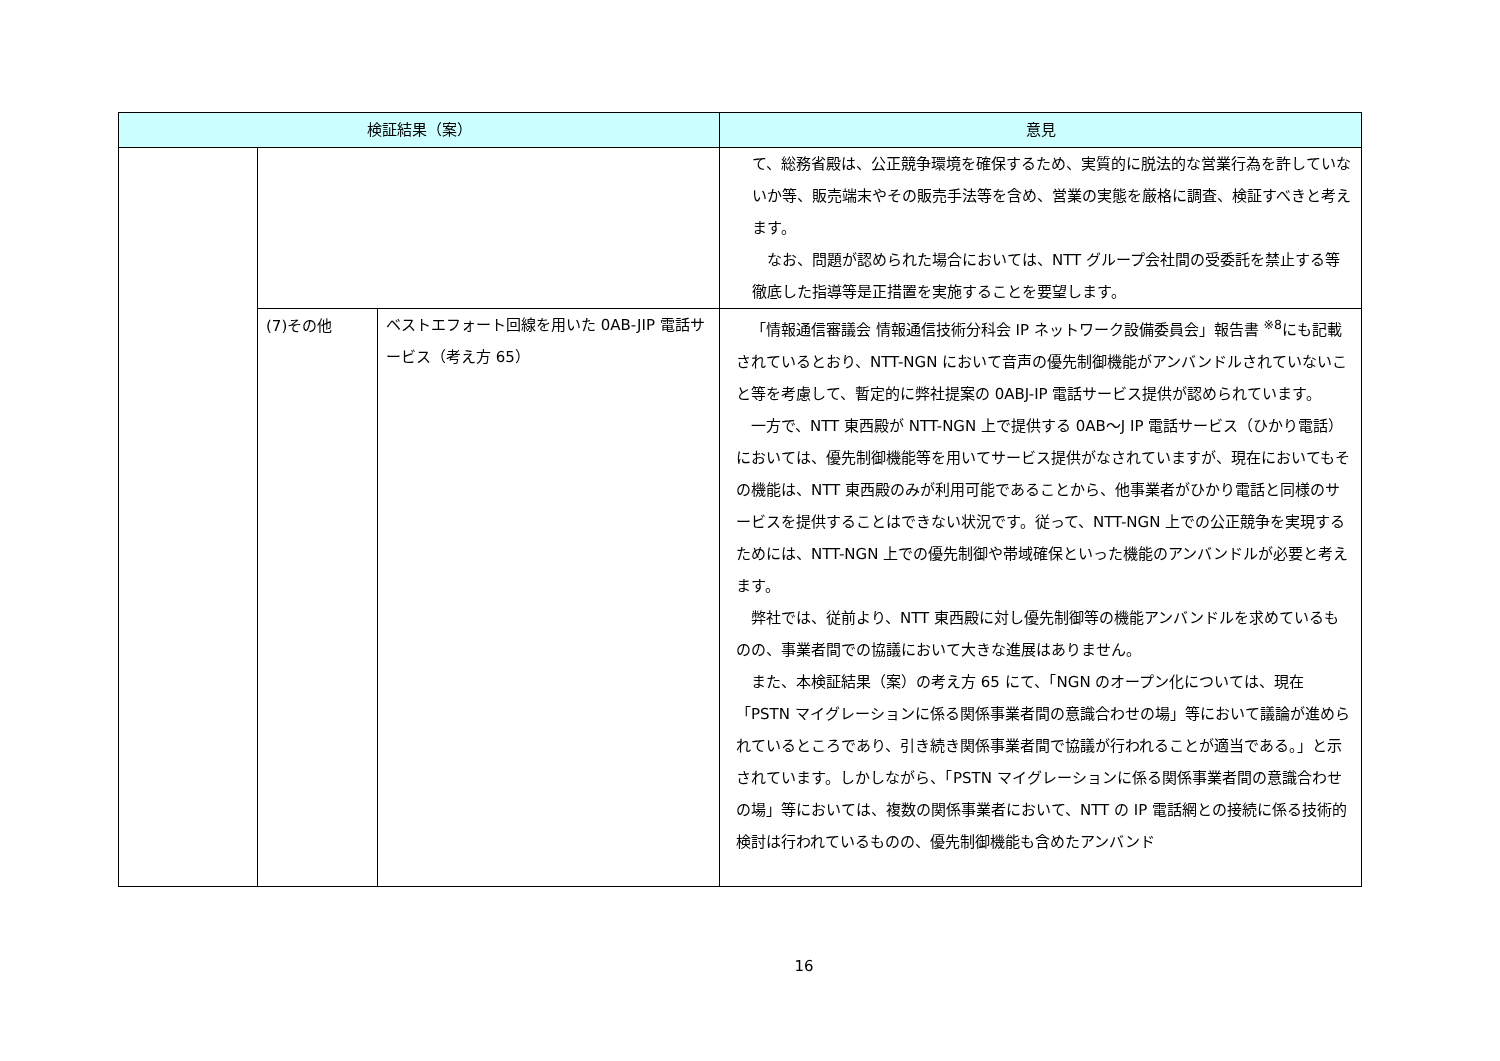| 検証結果（案） | | | 意見 |
| --- | --- | --- | --- |
| | | | て、総務省殿は、公正競争環境を確保するため、実質的に脱法的な営業行為を許していないか等、販売端末やその販売手法等を含め、営業の実態を厳格に調査、検証すべきと考えます。 なお、問題が認められた場合においては、NTT グループ会社間の受委託を禁止する等徹底した指導等是正措置を実施することを要望します。 |
| | (7)その他 | ベストエフォート回線を用いた 0AB-JIP 電話サービス（考え方 65） | 「情報通信審議会 情報通信技術分科会 IP ネットワーク設備委員会」報告書 <sup>※8</sup>にも記載されているとおり、NTT-NGN において音声の優先制御機能がアンバンドルされていないこと等を考慮して、暫定的に弊社提案の 0ABJ-IP 電話サービス提供が認められています。 一方で、NTT 東西殿が NTT-NGN 上で提供する 0AB～J IP 電話サービス（ひかり電話）においては、優先制御機能等を用いてサービス提供がなされていますが、現在においてもその機能は、NTT 東西殿のみが利用可能であることから、他事業者がひかり電話と同様のサービスを提供することはできない状況です。従って、NTT-NGN 上での公正競争を実現するためには、NTT-NGN 上での優先制御や帯域確保といった機能のアンバンドルが必要と考えます。 弊社では、従前より、NTT 東西殿に対し優先制御等の機能アンバンドルを求めているものの、事業者間での協議において大きな進展はありません。 また、本検証結果（案）の考え方 65 にて、「NGN のオープン化については、現在「PSTN マイグレーションに係る関係事業者間の意識合わせの場」等において議論が進められているところであり、引き続き関係事業者間で協議が行われることが適当である。」と示されています。しかしながら、「PSTN マイグレーションに係る関係事業者間の意識合わせの場」等においては、複数の関係事業者において、NTT の IP 電話網との接続に係る技術的検討は行われているものの、優先制御機能も含めたアンバンド |
16